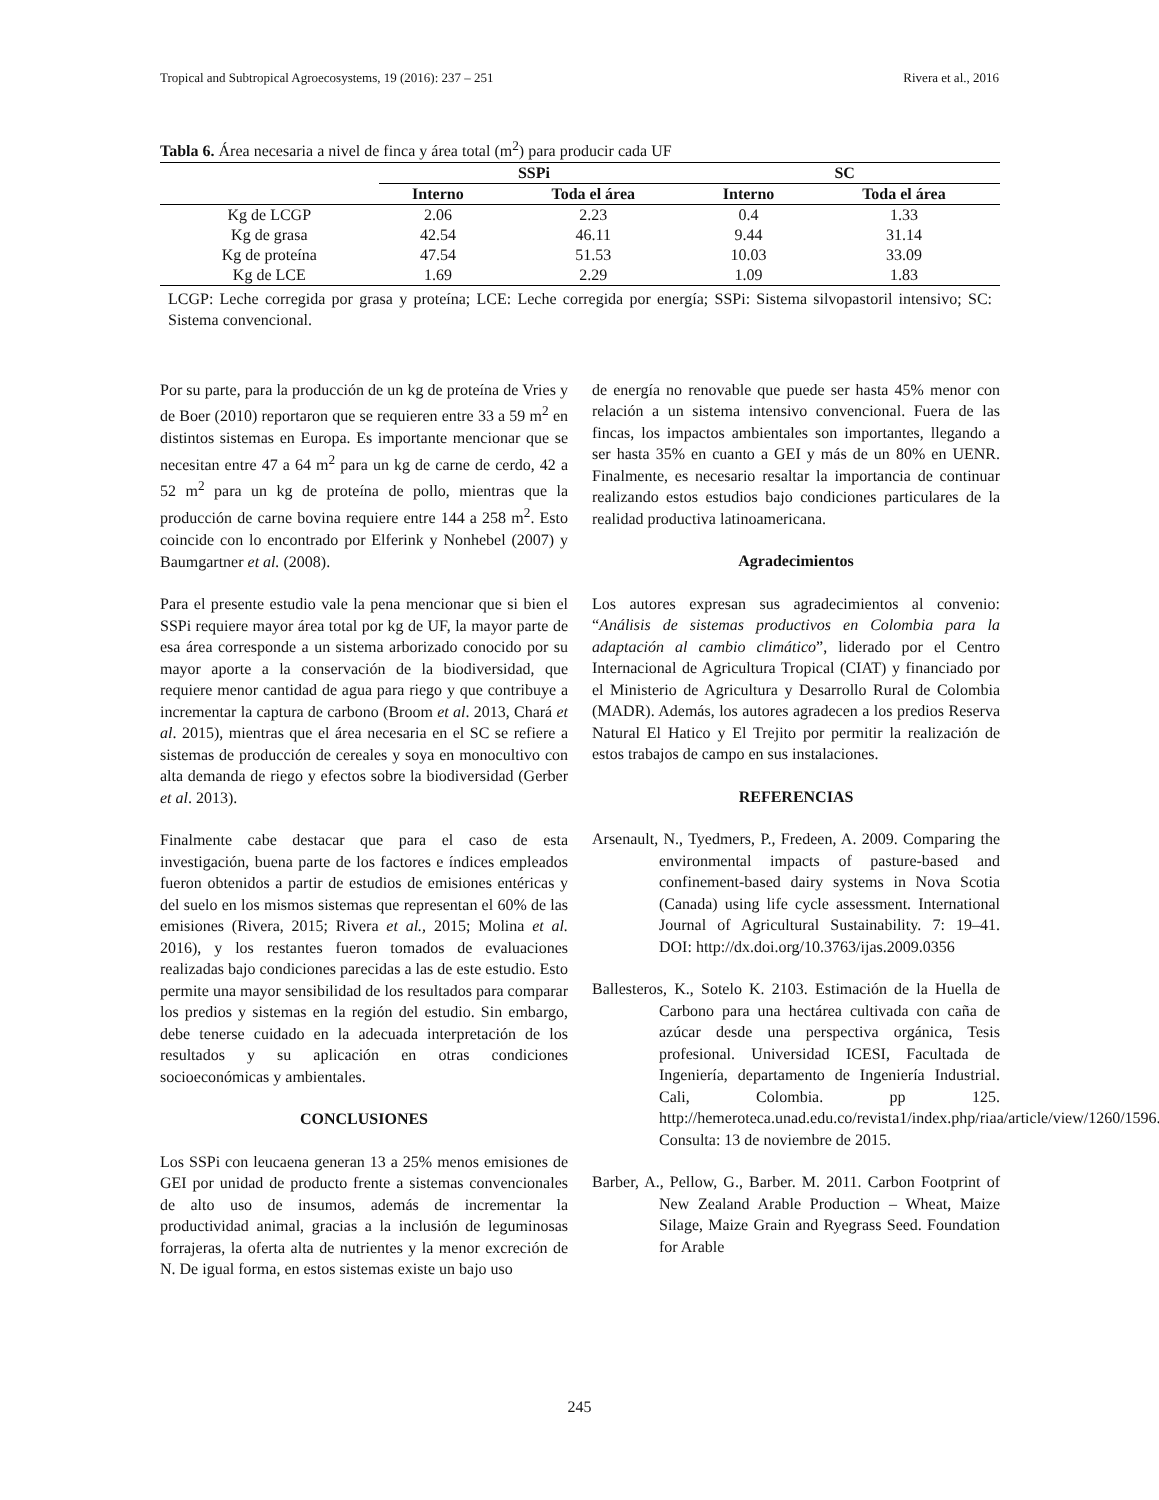Tropical and Subtropical Agroecosystems, 19 (2016): 237 – 251 Rivera et al., 2016
Tabla 6. Área necesaria a nivel de finca y área total (m<sup>2</sup>) para producir cada UF
| | SSPi | | SC | |
| --- | --- | --- | --- | --- |
| | Interno | Toda el área | Interno | Toda el área |
| Kg de LCGP | 2.06 | 2.23 | 0.4 | 1.33 |
| Kg de grasa | 42.54 | 46.11 | 9.44 | 31.14 |
| Kg de proteína | 47.54 | 51.53 | 10.03 | 33.09 |
| Kg de LCE | 1.69 | 2.29 | 1.09 | 1.83 |
LCGP: Leche corregida por grasa y proteína; LCE: Leche corregida por energía; SSPi: Sistema silvopastoril intensivo; SC: Sistema convencional.
Por su parte, para la producción de un kg de proteína de Vries y de Boer (2010) reportaron que se requieren entre 33 a 59 m<sup>2</sup> en distintos sistemas en Europa. Es importante mencionar que se necesitan entre 47 a 64 m<sup>2</sup> para un kg de carne de cerdo, 42 a 52 m<sup>2</sup> para un kg de proteína de pollo, mientras que la producción de carne bovina requiere entre 144 a 258 m<sup>2</sup>. Esto coincide con lo encontrado por Elferink y Nonhebel (2007) y Baumgartner et al. (2008).
Para el presente estudio vale la pena mencionar que si bien el SSPi requiere mayor área total por kg de UF, la mayor parte de esa área corresponde a un sistema arborizado conocido por su mayor aporte a la conservación de la biodiversidad, que requiere menor cantidad de agua para riego y que contribuye a incrementar la captura de carbono (Broom et al. 2013, Chará et al. 2015), mientras que el área necesaria en el SC se refiere a sistemas de producción de cereales y soya en monocultivo con alta demanda de riego y efectos sobre la biodiversidad (Gerber et al. 2013).
Finalmente cabe destacar que para el caso de esta investigación, buena parte de los factores e índices empleados fueron obtenidos a partir de estudios de emisiones entéricas y del suelo en los mismos sistemas que representan el 60% de las emisiones (Rivera, 2015; Rivera et al., 2015; Molina et al. 2016), y los restantes fueron tomados de evaluaciones realizadas bajo condiciones parecidas a las de este estudio. Esto permite una mayor sensibilidad de los resultados para comparar los predios y sistemas en la región del estudio. Sin embargo, debe tenerse cuidado en la adecuada interpretación de los resultados y su aplicación en otras condiciones socioeconómicas y ambientales.
CONCLUSIONES
Los SSPi con leucaena generan 13 a 25% menos emisiones de GEI por unidad de producto frente a sistemas convencionales de alto uso de insumos, además de incrementar la productividad animal, gracias a la inclusión de leguminosas forrajeras, la oferta alta de nutrientes y la menor excreción de N. De igual forma, en estos sistemas existe un bajo uso
de energía no renovable que puede ser hasta 45% menor con relación a un sistema intensivo convencional. Fuera de las fincas, los impactos ambientales son importantes, llegando a ser hasta 35% en cuanto a GEI y más de un 80% en UENR. Finalmente, es necesario resaltar la importancia de continuar realizando estos estudios bajo condiciones particulares de la realidad productiva latinoamericana.
Agradecimientos
Los autores expresan sus agradecimientos al convenio: “Análisis de sistemas productivos en Colombia para la adaptación al cambio climático”, liderado por el Centro Internacional de Agricultura Tropical (CIAT) y financiado por el Ministerio de Agricultura y Desarrollo Rural de Colombia (MADR). Además, los autores agradecen a los predios Reserva Natural El Hatico y El Trejito por permitir la realización de estos trabajos de campo en sus instalaciones.
REFERENCIAS
Arsenault, N., Tyedmers, P., Fredeen, A. 2009. Comparing the environmental impacts of pasture-based and confinement-based dairy systems in Nova Scotia (Canada) using life cycle assessment. International Journal of Agricultural Sustainability. 7: 19–41. DOI: http://dx.doi.org/10.3763/ijas.2009.0356
Ballesteros, K., Sotelo K. 2103. Estimación de la Huella de Carbono para una hectárea cultivada con caña de azúcar desde una perspectiva orgánica, Tesis profesional. Universidad ICESI, Facultada de Ingeniería, departamento de Ingeniería Industrial. Cali, Colombia. pp 125. http://hemeroteca.unad.edu.co/revista1/index.php/riaa/article/view/1260/1596. Consulta: 13 de noviembre de 2015.
Barber, A., Pellow, G., Barber. M. 2011. Carbon Footprint of New Zealand Arable Production – Wheat, Maize Silage, Maize Grain and Ryegrass Seed. Foundation for Arable
245